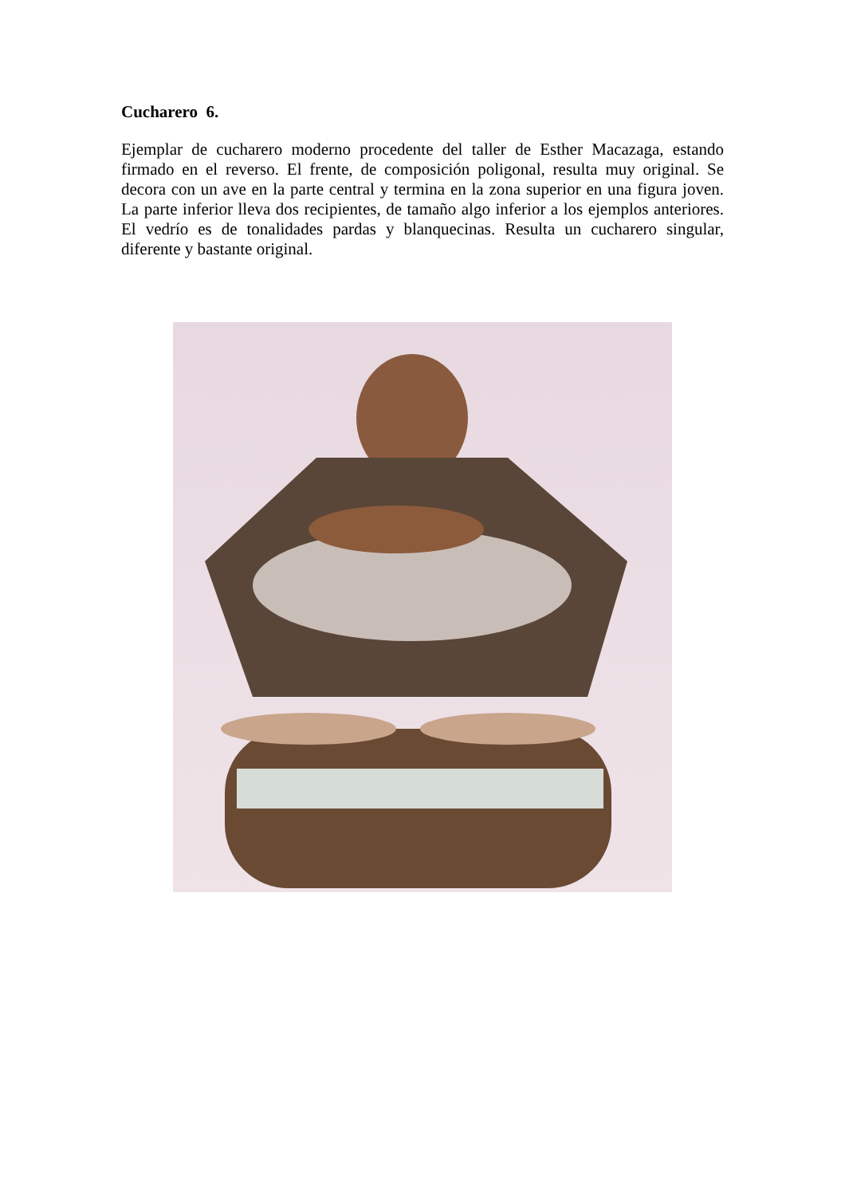Cucharero 6.
Ejemplar de cucharero moderno procedente del taller de Esther Macazaga, estando firmado en el reverso. El frente, de composición poligonal, resulta muy original. Se decora con un ave en la parte central y termina en la zona superior en una figura joven. La parte inferior lleva dos recipientes, de tamaño algo inferior a los ejemplos anteriores. El vedrío es de tonalidades pardas y blanquecinas. Resulta un cucharero singular, diferente y bastante original.